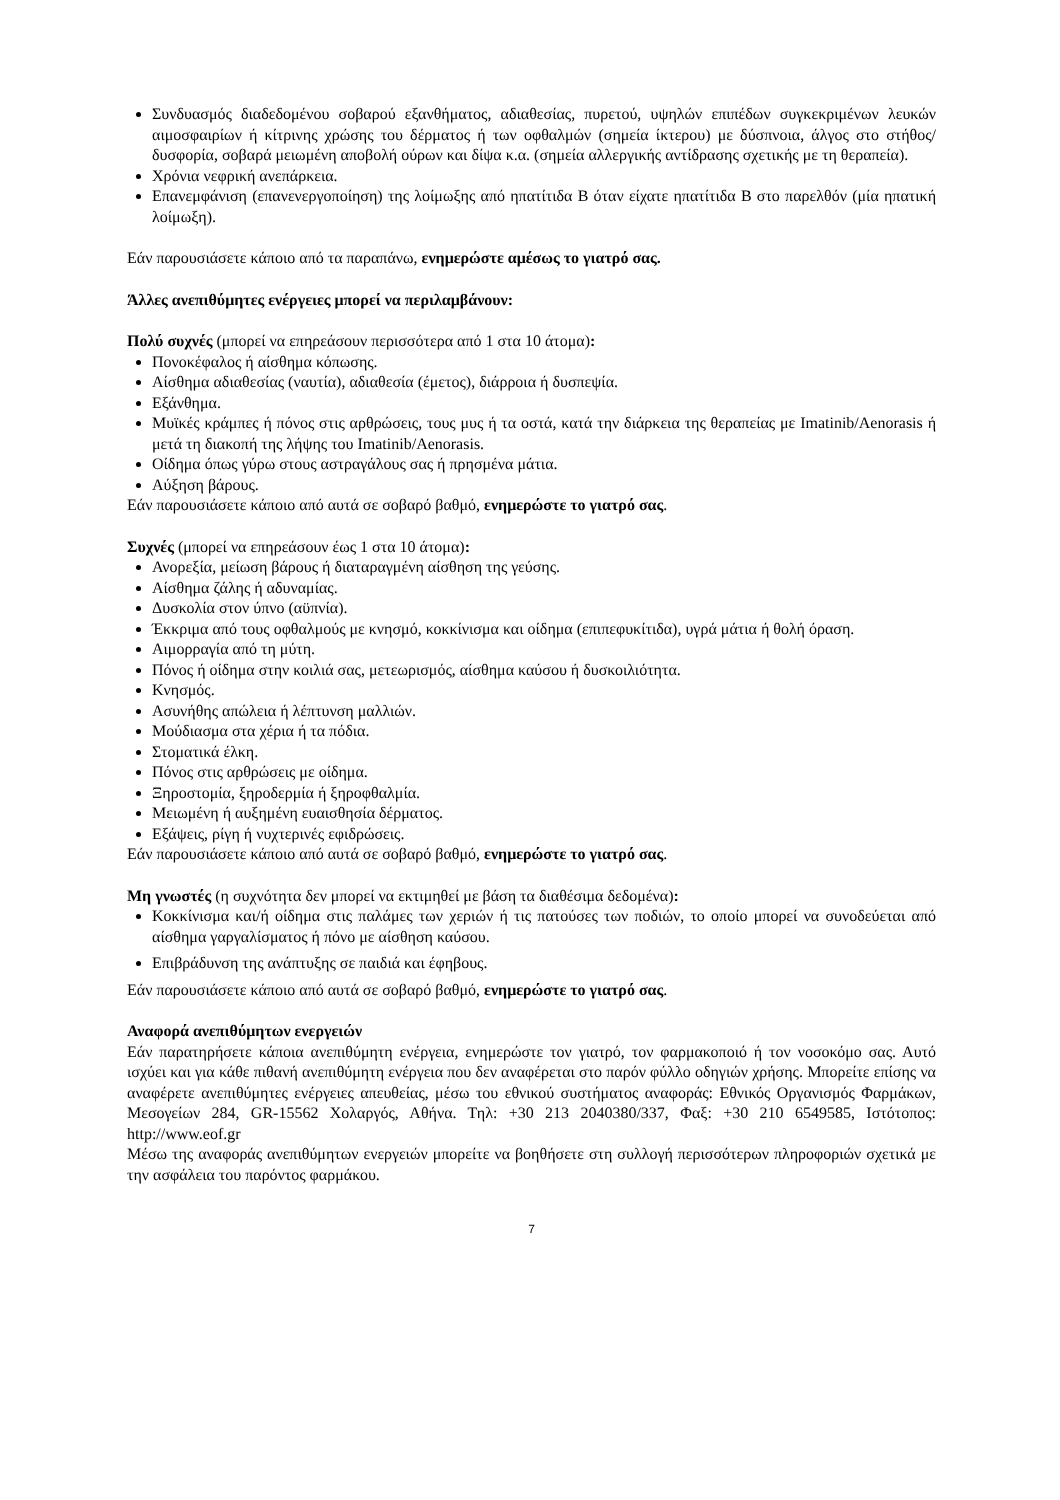Συνδυασμός διαδεδομένου σοβαρού εξανθήματος, αδιαθεσίας, πυρετού, υψηλών επιπέδων συγκεκριμένων λευκών αιμοσφαιρίων ή κίτρινης χρώσης του δέρματος ή των οφθαλμών (σημεία ίκτερου) με δύσπνοια, άλγος στο στήθος/ δυσφορία, σοβαρά μειωμένη αποβολή ούρων και δίψα κ.α. (σημεία αλλεργικής αντίδρασης σχετικής με τη θεραπεία).
Χρόνια νεφρική ανεπάρκεια.
Επανεμφάνιση (επανενεργοποίηση) της λοίμωξης από ηπατίτιδα Β όταν είχατε ηπατίτιδα Β στο παρελθόν (μία ηπατική λοίμωξη).
Εάν παρουσιάσετε κάποιο από τα παραπάνω, ενημερώστε αμέσως το γιατρό σας.
Άλλες ανεπιθύμητες ενέργειες μπορεί να περιλαμβάνουν:
Πολύ συχνές (μπορεί να επηρεάσουν περισσότερα από 1 στα 10 άτομα):
Πονοκέφαλος ή αίσθημα κόπωσης.
Αίσθημα αδιαθεσίας (ναυτία), αδιαθεσία (έμετος), διάρροια ή δυσπεψία.
Εξάνθημα.
Μυϊκές κράμπες ή πόνος στις αρθρώσεις, τους μυς ή τα οστά, κατά την διάρκεια της θεραπείας με Imatinib/Aenorasis ή μετά τη διακοπή της λήψης του Imatinib/Aenorasis.
Οίδημα όπως γύρω στους αστραγάλους σας ή πρησμένα μάτια.
Αύξηση βάρους.
Εάν παρουσιάσετε κάποιο από αυτά σε σοβαρό βαθμό, ενημερώστε το γιατρό σας.
Συχνές (μπορεί να επηρεάσουν έως 1 στα 10 άτομα):
Ανορεξία, μείωση βάρους ή διαταραγμένη αίσθηση της γεύσης.
Αίσθημα ζάλης ή αδυναμίας.
Δυσκολία στον ύπνο (αϋπνία).
Έκκριμα από τους οφθαλμούς με κνησμό, κοκκίνισμα και οίδημα (επιπεφυκίτιδα), υγρά μάτια ή θολή όραση.
Αιμορραγία από τη μύτη.
Πόνος ή οίδημα στην κοιλιά σας, μετεωρισμός, αίσθημα καύσου ή δυσκοιλιότητα.
Κνησμός.
Ασυνήθης απώλεια ή λέπτυνση μαλλιών.
Μούδιασμα στα χέρια ή τα πόδια.
Στοματικά έλκη.
Πόνος στις αρθρώσεις με οίδημα.
Ξηροστομία, ξηροδερμία ή ξηροφθαλμία.
Μειωμένη ή αυξημένη ευαισθησία δέρματος.
Εξάψεις, ρίγη ή νυχτερινές εφιδρώσεις.
Εάν παρουσιάσετε κάποιο από αυτά σε σοβαρό βαθμό, ενημερώστε το γιατρό σας.
Μη γνωστές (η συχνότητα δεν μπορεί να εκτιμηθεί με βάση τα διαθέσιμα δεδομένα):
Κοκκίνισμα και/ή οίδημα στις παλάμες των χεριών ή τις πατούσες των ποδιών, το οποίο μπορεί να συνοδεύεται από αίσθημα γαργαλίσματος ή πόνο με αίσθηση καύσου.
Επιβράδυνση της ανάπτυξης σε παιδιά και έφηβους.
Εάν παρουσιάσετε κάποιο από αυτά σε σοβαρό βαθμό, ενημερώστε το γιατρό σας.
Αναφορά ανεπιθύμητων ενεργειών
Εάν παρατηρήσετε κάποια ανεπιθύμητη ενέργεια, ενημερώστε τον γιατρό, τον φαρμακοποιό ή τον νοσοκόμο σας. Αυτό ισχύει και για κάθε πιθανή ανεπιθύμητη ενέργεια που δεν αναφέρεται στο παρόν φύλλο οδηγιών χρήσης. Μπορείτε επίσης να αναφέρετε ανεπιθύμητες ενέργειες απευθείας, μέσω του εθνικού συστήματος αναφοράς: Εθνικός Οργανισμός Φαρμάκων, Μεσογείων 284, GR-15562 Χολαργός, Αθήνα. Τηλ: +30 213 2040380/337, Φαξ: +30 210 6549585, Ιστότοπος: http://www.eof.gr
Μέσω της αναφοράς ανεπιθύμητων ενεργειών μπορείτε να βοηθήσετε στη συλλογή περισσότερων πληροφοριών σχετικά με την ασφάλεια του παρόντος φαρμάκου.
7